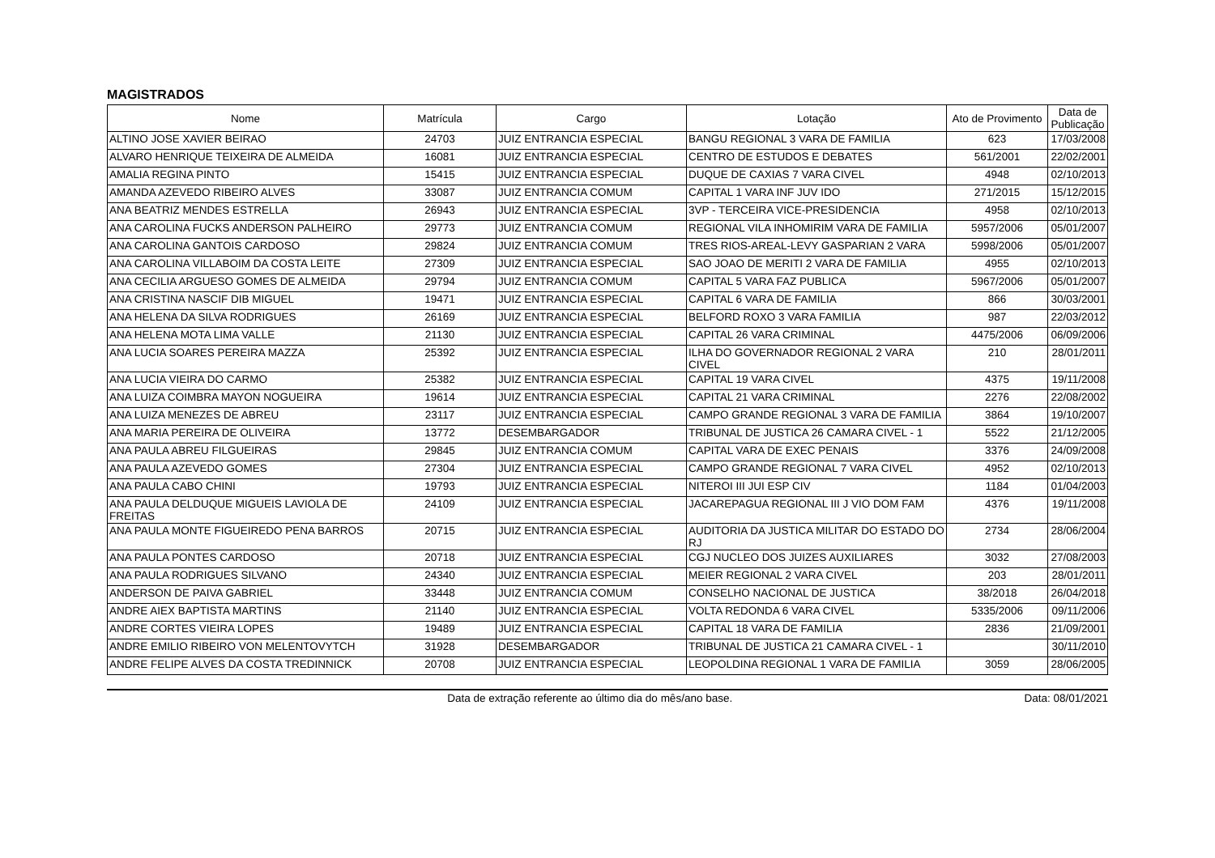MAGISTRADOS
| Nome | Matrícula | Cargo | Lotação | Ato de Provimento | Data de Publicação |
| --- | --- | --- | --- | --- | --- |
| ALTINO JOSE XAVIER BEIRAO | 24703 | JUIZ ENTRANCIA ESPECIAL | BANGU REGIONAL 3 VARA DE FAMILIA | 623 | 17/03/2008 |
| ALVARO HENRIQUE TEIXEIRA DE ALMEIDA | 16081 | JUIZ ENTRANCIA ESPECIAL | CENTRO DE ESTUDOS E DEBATES | 561/2001 | 22/02/2001 |
| AMALIA REGINA PINTO | 15415 | JUIZ ENTRANCIA ESPECIAL | DUQUE DE CAXIAS 7 VARA CIVEL | 4948 | 02/10/2013 |
| AMANDA AZEVEDO RIBEIRO ALVES | 33087 | JUIZ ENTRANCIA COMUM | CAPITAL 1 VARA INF JUV IDO | 271/2015 | 15/12/2015 |
| ANA BEATRIZ MENDES ESTRELLA | 26943 | JUIZ ENTRANCIA ESPECIAL | 3VP - TERCEIRA VICE-PRESIDENCIA | 4958 | 02/10/2013 |
| ANA CAROLINA FUCKS ANDERSON PALHEIRO | 29773 | JUIZ ENTRANCIA COMUM | REGIONAL VILA INHOMIRIM VARA DE FAMILIA | 5957/2006 | 05/01/2007 |
| ANA CAROLINA GANTOIS CARDOSO | 29824 | JUIZ ENTRANCIA COMUM | TRES RIOS-AREAL-LEVY GASPARIAN 2 VARA | 5998/2006 | 05/01/2007 |
| ANA CAROLINA VILLABOIM DA COSTA LEITE | 27309 | JUIZ ENTRANCIA ESPECIAL | SAO JOAO DE MERITI 2 VARA DE FAMILIA | 4955 | 02/10/2013 |
| ANA CECILIA ARGUESO GOMES DE ALMEIDA | 29794 | JUIZ ENTRANCIA COMUM | CAPITAL 5 VARA FAZ PUBLICA | 5967/2006 | 05/01/2007 |
| ANA CRISTINA NASCIF DIB MIGUEL | 19471 | JUIZ ENTRANCIA ESPECIAL | CAPITAL 6 VARA DE FAMILIA | 866 | 30/03/2001 |
| ANA HELENA DA SILVA RODRIGUES | 26169 | JUIZ ENTRANCIA ESPECIAL | BELFORD ROXO 3 VARA FAMILIA | 987 | 22/03/2012 |
| ANA HELENA MOTA LIMA VALLE | 21130 | JUIZ ENTRANCIA ESPECIAL | CAPITAL 26 VARA CRIMINAL | 4475/2006 | 06/09/2006 |
| ANA LUCIA SOARES PEREIRA MAZZA | 25392 | JUIZ ENTRANCIA ESPECIAL | ILHA DO GOVERNADOR REGIONAL 2 VARA CIVEL | 210 | 28/01/2011 |
| ANA LUCIA VIEIRA DO CARMO | 25382 | JUIZ ENTRANCIA ESPECIAL | CAPITAL 19 VARA CIVEL | 4375 | 19/11/2008 |
| ANA LUIZA COIMBRA MAYON NOGUEIRA | 19614 | JUIZ ENTRANCIA ESPECIAL | CAPITAL 21 VARA CRIMINAL | 2276 | 22/08/2002 |
| ANA LUIZA MENEZES DE ABREU | 23117 | JUIZ ENTRANCIA ESPECIAL | CAMPO GRANDE REGIONAL 3 VARA DE FAMILIA | 3864 | 19/10/2007 |
| ANA MARIA PEREIRA DE OLIVEIRA | 13772 | DESEMBARGADOR | TRIBUNAL DE JUSTICA 26 CAMARA CIVEL - 1 | 5522 | 21/12/2005 |
| ANA PAULA ABREU FILGUEIRAS | 29845 | JUIZ ENTRANCIA COMUM | CAPITAL VARA DE EXEC PENAIS | 3376 | 24/09/2008 |
| ANA PAULA AZEVEDO GOMES | 27304 | JUIZ ENTRANCIA ESPECIAL | CAMPO GRANDE REGIONAL 7 VARA CIVEL | 4952 | 02/10/2013 |
| ANA PAULA CABO CHINI | 19793 | JUIZ ENTRANCIA ESPECIAL | NITEROI III JUI ESP CIV | 1184 | 01/04/2003 |
| ANA PAULA DELDUQUE MIGUEIS LAVIOLA DE FREITAS | 24109 | JUIZ ENTRANCIA ESPECIAL | JACAREPAGUA REGIONAL III J VIO DOM FAM | 4376 | 19/11/2008 |
| ANA PAULA MONTE FIGUEIREDO PENA BARROS | 20715 | JUIZ ENTRANCIA ESPECIAL | AUDITORIA DA JUSTICA MILITAR DO ESTADO DO RJ | 2734 | 28/06/2004 |
| ANA PAULA PONTES CARDOSO | 20718 | JUIZ ENTRANCIA ESPECIAL | CGJ NUCLEO DOS JUIZES AUXILIARES | 3032 | 27/08/2003 |
| ANA PAULA RODRIGUES SILVANO | 24340 | JUIZ ENTRANCIA ESPECIAL | MEIER REGIONAL 2 VARA CIVEL | 203 | 28/01/2011 |
| ANDERSON DE PAIVA GABRIEL | 33448 | JUIZ ENTRANCIA COMUM | CONSELHO NACIONAL DE JUSTICA | 38/2018 | 26/04/2018 |
| ANDRE AIEX BAPTISTA MARTINS | 21140 | JUIZ ENTRANCIA ESPECIAL | VOLTA REDONDA 6 VARA CIVEL | 5335/2006 | 09/11/2006 |
| ANDRE CORTES VIEIRA LOPES | 19489 | JUIZ ENTRANCIA ESPECIAL | CAPITAL 18 VARA DE FAMILIA | 2836 | 21/09/2001 |
| ANDRE EMILIO RIBEIRO VON MELENTOVYTCH | 31928 | DESEMBARGADOR | TRIBUNAL DE JUSTICA 21 CAMARA CIVEL - 1 | | 30/11/2010 |
| ANDRE FELIPE ALVES DA COSTA TREDINNICK | 20708 | JUIZ ENTRANCIA ESPECIAL | LEOPOLDINA REGIONAL 1 VARA DE FAMILIA | 3059 | 28/06/2005 |
Data de extração referente ao último dia do mês/ano base. Data: 08/01/2021